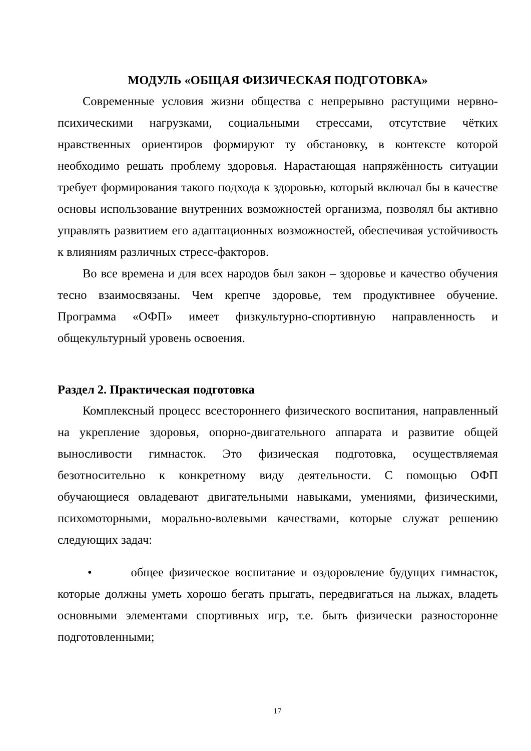МОДУЛЬ «ОБЩАЯ ФИЗИЧЕСКАЯ ПОДГОТОВКА»
Современные условия жизни общества с непрерывно растущими нервно-психическими нагрузками, социальными стрессами, отсутствие чётких нравственных ориентиров формируют ту обстановку, в контексте которой необходимо решать проблему здоровья. Нарастающая напряжённость ситуации требует формирования такого подхода к здоровью, который включал бы в качестве основы использование внутренних возможностей организма, позволял бы активно управлять развитием его адаптационных возможностей, обеспечивая устойчивость к влияниям различных стресс-факторов.
Во все времена и для всех народов был закон – здоровье и качество обучения тесно взаимосвязаны. Чем крепче здоровье, тем продуктивнее обучение. Программа «ОФП» имеет физкультурно-спортивную направленность и общекультурный уровень освоения.
Раздел 2. Практическая подготовка
Комплексный процесс всестороннего физического воспитания, направленный на укрепление здоровья, опорно-двигательного аппарата и развитие общей выносливости гимнасток. Это физическая подготовка, осуществляемая безотносительно к конкретному виду деятельности. С помощью ОФП обучающиеся овладевают двигательными навыками, умениями, физическими, психомоторными, морально-волевыми качествами, которые служат решению следующих задач:
• общее физическое воспитание и оздоровление будущих гимнасток, которые должны уметь хорошо бегать прыгать, передвигаться на лыжах, владеть основными элементами спортивных игр, т.е. быть физически разносторонне подготовленными;
17